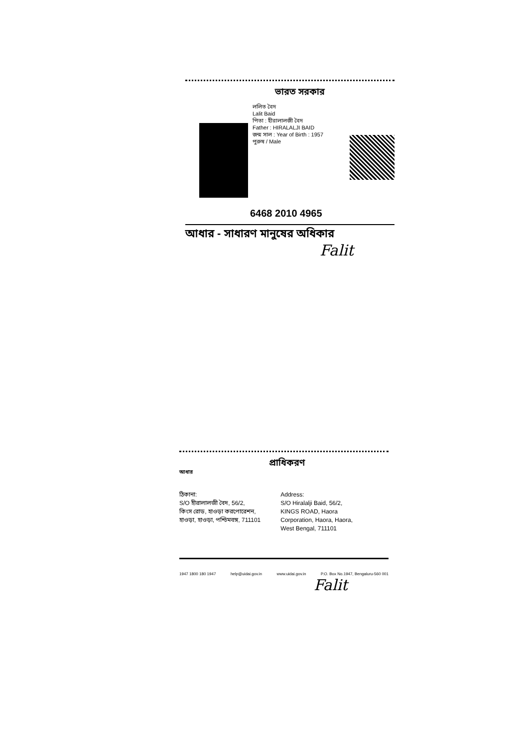ভারত সরকার
ললিত বৈদ
Lalit Baid
পিতা : হীরালালজী বৈদ
Father : HIRALALJI BAID
জন্ম সাল : Year of Birth : 1957
পুরুষ / Male
6468 2010 4965
আধার - সাধারণ মানুষের অধিকার
Falit
প্রাধিকরণ
আধার
ঠিকানা:
S/O হীরালালজী বৈদ, 56/2,
কিংস রোড, হাওড়া করপোরেশন,
হাওড়া, হাওড়া, পশ্চিমবঙ্গ, 711101
Address:
S/O Hiralalji Baid, 56/2,
KINGS ROAD, Haora
Corporation, Haora, Haora,
West Bengal, 711101
1947 1800 180 1947 help@uidai.gov.in www.uidai.gov.in P.O. Box No.1947, Bengaluru-560 001
Falit